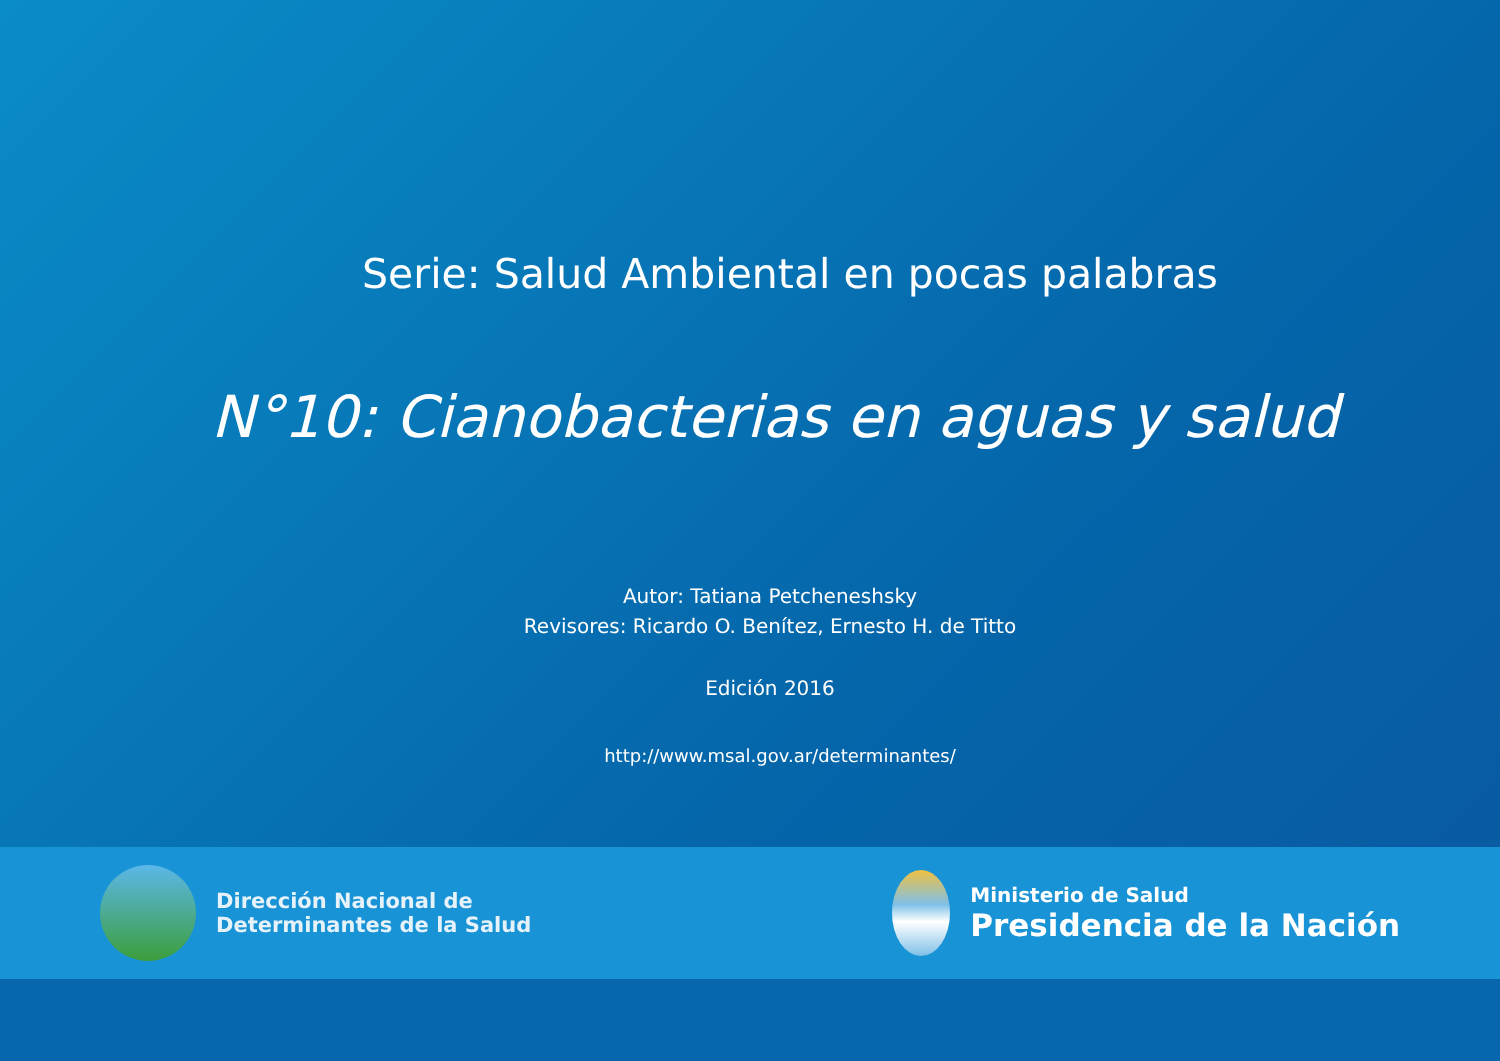Serie: Salud Ambiental en pocas palabras
N°10: Cianobacterias en aguas y salud
Autor: Tatiana Petcheneshsky
Revisores: Ricardo O. Benítez, Ernesto H. de Titto
Edición 2016
http://www.msal.gov.ar/determinantes/
Dirección Nacional de
Determinantes de la Salud
Ministerio de Salud
Presidencia de la Nación